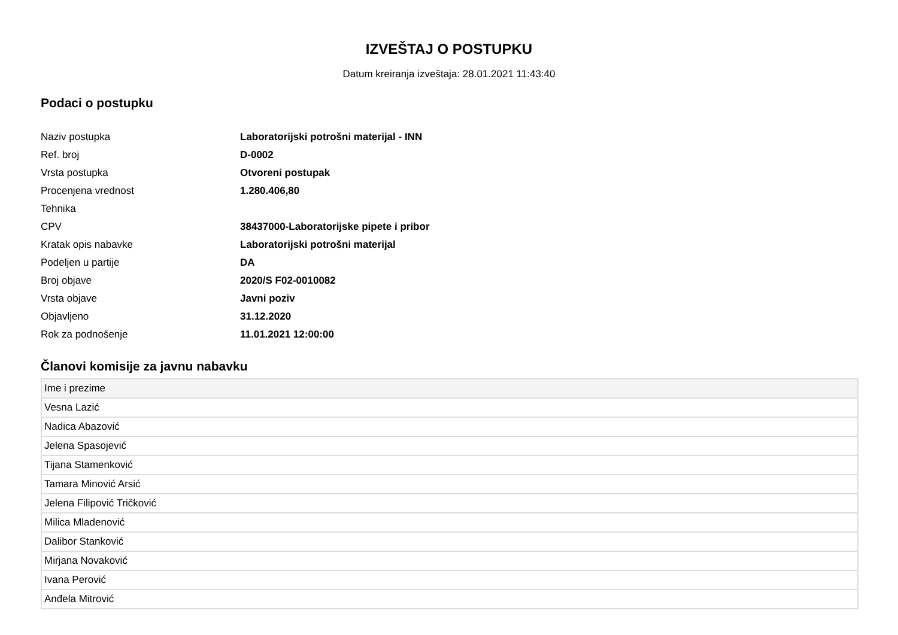IZVEŠTAJ O POSTUPKU
Datum kreiranja izveštaja: 28.01.2021 11:43:40
Podaci o postupku
| Naziv postupka | Laboratorijski potrošni materijal - INN |
| Ref. broj | D-0002 |
| Vrsta postupka | Otvoreni postupak |
| Procenjena vrednost | 1.280.406,80 |
| Tehnika | |
| CPV | 38437000-Laboratorijske pipete i pribor |
| Kratak opis nabavke | Laboratorijski potrošni materijal |
| Podeljen u partije | DA |
| Broj objave | 2020/S F02-0010082 |
| Vrsta objave | Javni poziv |
| Objavljeno | 31.12.2020 |
| Rok za podnošenje | 11.01.2021 12:00:00 |
Članovi komisije za javnu nabavku
| Ime i prezime |
| --- |
| Vesna Lazić |
| Nadica Abazović |
| Jelena Spasojević |
| Tijana Stamenković |
| Tamara Minović Arsić |
| Jelena Filipović Tričković |
| Milica Mladenović |
| Dalibor Stanković |
| Mirjana Novaković |
| Ivana Perović |
| Anđela Mitrović |